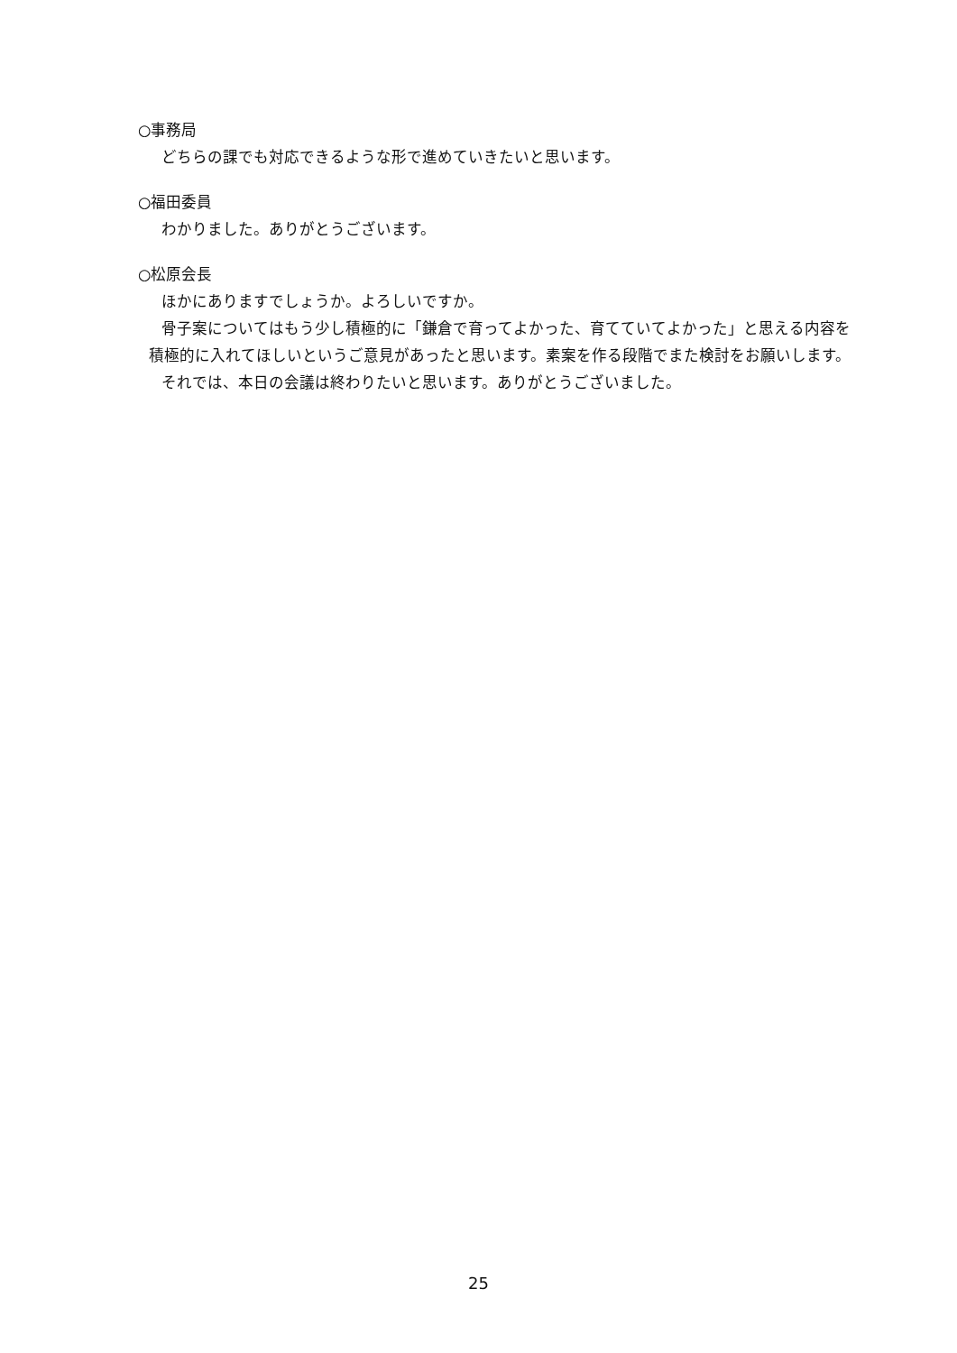○事務局
どちらの課でも対応できるような形で進めていきたいと思います。
○福田委員
わかりました。ありがとうございます。
○松原会長
ほかにありますでしょうか。よろしいですか。
骨子案についてはもう少し積極的に「鎌倉で育ってよかった、育てていてよかった」と思える内容を積極的に入れてほしいというご意見があったと思います。素案を作る段階でまた検討をお願いします。
それでは、本日の会議は終わりたいと思います。ありがとうございました。
25